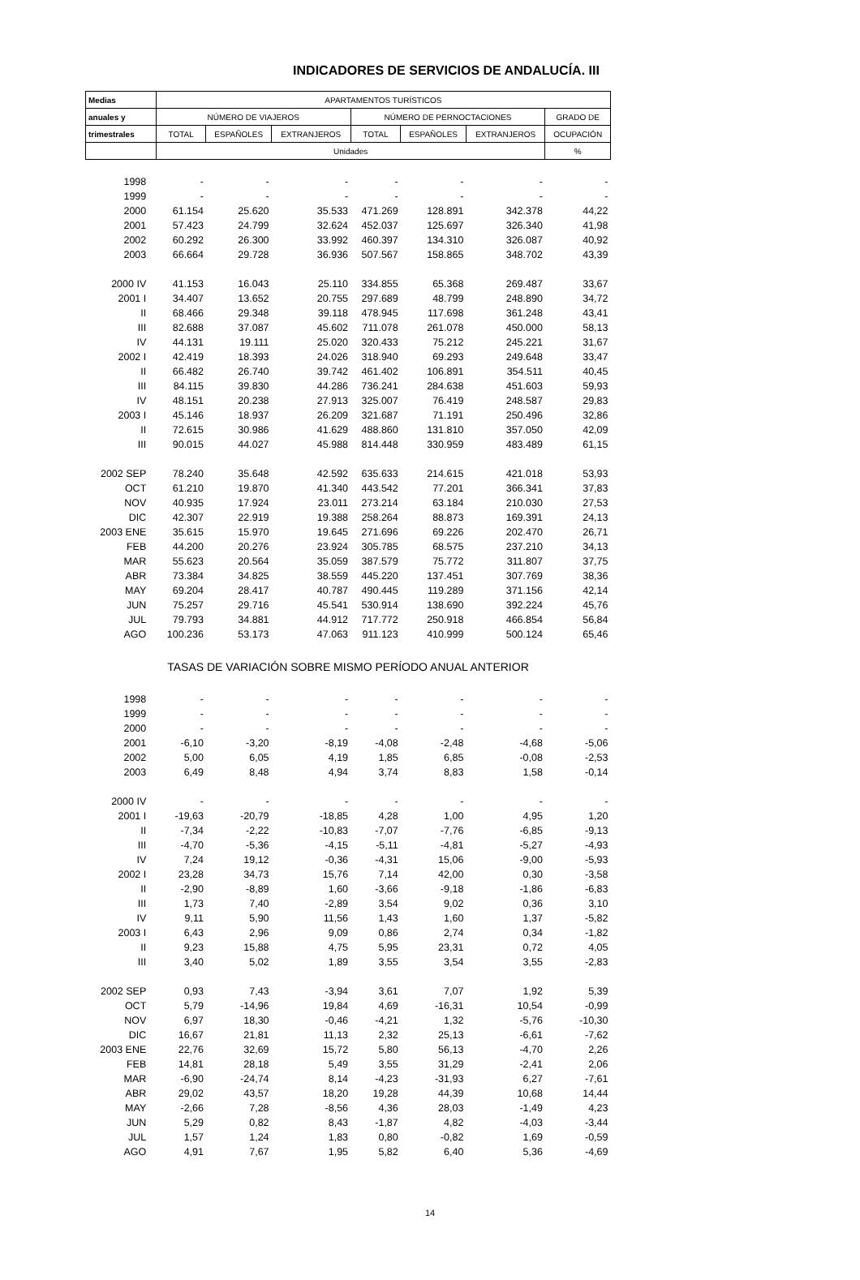INDICADORES DE SERVICIOS DE ANDALUCÍA. III
| Medias | APARTAMENTOS TURÍSTICOS | | | | | | |
| --- | --- | --- | --- | --- | --- | --- | --- |
| anuales y | NÚMERO DE VIAJEROS | | | NÚMERO DE PERNOCTACIONES | | | GRADO DE |
| trimestrales | TOTAL | ESPAÑOLES | EXTRANJEROS | TOTAL | ESPAÑOLES | EXTRANJEROS | OCUPACIÓN |
| | Unidades | | | | | | % |
| 1998 | - | - | - | - | - | - | - |
| 1999 | - | - | - | - | - | - | - |
| 2000 | 61.154 | 25.620 | 35.533 | 471.269 | 128.891 | 342.378 | 44,22 |
| 2001 | 57.423 | 24.799 | 32.624 | 452.037 | 125.697 | 326.340 | 41,98 |
| 2002 | 60.292 | 26.300 | 33.992 | 460.397 | 134.310 | 326.087 | 40,92 |
| 2003 | 66.664 | 29.728 | 36.936 | 507.567 | 158.865 | 348.702 | 43,39 |
| 2000 IV | 41.153 | 16.043 | 25.110 | 334.855 | 65.368 | 269.487 | 33,67 |
| 2001 I | 34.407 | 13.652 | 20.755 | 297.689 | 48.799 | 248.890 | 34,72 |
| II | 68.466 | 29.348 | 39.118 | 478.945 | 117.698 | 361.248 | 43,41 |
| III | 82.688 | 37.087 | 45.602 | 711.078 | 261.078 | 450.000 | 58,13 |
| IV | 44.131 | 19.111 | 25.020 | 320.433 | 75.212 | 245.221 | 31,67 |
| 2002 I | 42.419 | 18.393 | 24.026 | 318.940 | 69.293 | 249.648 | 33,47 |
| II | 66.482 | 26.740 | 39.742 | 461.402 | 106.891 | 354.511 | 40,45 |
| III | 84.115 | 39.830 | 44.286 | 736.241 | 284.638 | 451.603 | 59,93 |
| IV | 48.151 | 20.238 | 27.913 | 325.007 | 76.419 | 248.587 | 29,83 |
| 2003 I | 45.146 | 18.937 | 26.209 | 321.687 | 71.191 | 250.496 | 32,86 |
| II | 72.615 | 30.986 | 41.629 | 488.860 | 131.810 | 357.050 | 42,09 |
| III | 90.015 | 44.027 | 45.988 | 814.448 | 330.959 | 483.489 | 61,15 |
| 2002 SEP | 78.240 | 35.648 | 42.592 | 635.633 | 214.615 | 421.018 | 53,93 |
| OCT | 61.210 | 19.870 | 41.340 | 443.542 | 77.201 | 366.341 | 37,83 |
| NOV | 40.935 | 17.924 | 23.011 | 273.214 | 63.184 | 210.030 | 27,53 |
| DIC | 42.307 | 22.919 | 19.388 | 258.264 | 88.873 | 169.391 | 24,13 |
| 2003 ENE | 35.615 | 15.970 | 19.645 | 271.696 | 69.226 | 202.470 | 26,71 |
| FEB | 44.200 | 20.276 | 23.924 | 305.785 | 68.575 | 237.210 | 34,13 |
| MAR | 55.623 | 20.564 | 35.059 | 387.579 | 75.772 | 311.807 | 37,75 |
| ABR | 73.384 | 34.825 | 38.559 | 445.220 | 137.451 | 307.769 | 38,36 |
| MAY | 69.204 | 28.417 | 40.787 | 490.445 | 119.289 | 371.156 | 42,14 |
| JUN | 75.257 | 29.716 | 45.541 | 530.914 | 138.690 | 392.224 | 45,76 |
| JUL | 79.793 | 34.881 | 44.912 | 717.772 | 250.918 | 466.854 | 56,84 |
| AGO | 100.236 | 53.173 | 47.063 | 911.123 | 410.999 | 500.124 | 65,46 |
| TASAS DE VARIACIÓN SOBRE MISMO PERÍODO ANUAL ANTERIOR | | | | | | | |
| 1998 | - | - | - | - | - | - | - |
| 1999 | - | - | - | - | - | - | - |
| 2000 | - | - | - | - | - | - | - |
| 2001 | -6,10 | -3,20 | -8,19 | -4,08 | -2,48 | -4,68 | -5,06 |
| 2002 | 5,00 | 6,05 | 4,19 | 1,85 | 6,85 | -0,08 | -2,53 |
| 2003 | 6,49 | 8,48 | 4,94 | 3,74 | 8,83 | 1,58 | -0,14 |
| 2000 IV | - | - | - | - | - | - | - |
| 2001 I | -19,63 | -20,79 | -18,85 | 4,28 | 1,00 | 4,95 | 1,20 |
| II | -7,34 | -2,22 | -10,83 | -7,07 | -7,76 | -6,85 | -9,13 |
| III | -4,70 | -5,36 | -4,15 | -5,11 | -4,81 | -5,27 | -4,93 |
| IV | 7,24 | 19,12 | -0,36 | -4,31 | 15,06 | -9,00 | -5,93 |
| 2002 I | 23,28 | 34,73 | 15,76 | 7,14 | 42,00 | 0,30 | -3,58 |
| II | -2,90 | -8,89 | 1,60 | -3,66 | -9,18 | -1,86 | -6,83 |
| III | 1,73 | 7,40 | -2,89 | 3,54 | 9,02 | 0,36 | 3,10 |
| IV | 9,11 | 5,90 | 11,56 | 1,43 | 1,60 | 1,37 | -5,82 |
| 2003 I | 6,43 | 2,96 | 9,09 | 0,86 | 2,74 | 0,34 | -1,82 |
| II | 9,23 | 15,88 | 4,75 | 5,95 | 23,31 | 0,72 | 4,05 |
| III | 3,40 | 5,02 | 1,89 | 3,55 | 3,54 | 3,55 | -2,83 |
| 2002 SEP | 0,93 | 7,43 | -3,94 | 3,61 | 7,07 | 1,92 | 5,39 |
| OCT | 5,79 | -14,96 | 19,84 | 4,69 | -16,31 | 10,54 | -0,99 |
| NOV | 6,97 | 18,30 | -0,46 | -4,21 | 1,32 | -5,76 | -10,30 |
| DIC | 16,67 | 21,81 | 11,13 | 2,32 | 25,13 | -6,61 | -7,62 |
| 2003 ENE | 22,76 | 32,69 | 15,72 | 5,80 | 56,13 | -4,70 | 2,26 |
| FEB | 14,81 | 28,18 | 5,49 | 3,55 | 31,29 | -2,41 | 2,06 |
| MAR | -6,90 | -24,74 | 8,14 | -4,23 | -31,93 | 6,27 | -7,61 |
| ABR | 29,02 | 43,57 | 18,20 | 19,28 | 44,39 | 10,68 | 14,44 |
| MAY | -2,66 | 7,28 | -8,56 | 4,36 | 28,03 | -1,49 | 4,23 |
| JUN | 5,29 | 0,82 | 8,43 | -1,87 | 4,82 | -4,03 | -3,44 |
| JUL | 1,57 | 1,24 | 1,83 | 0,80 | -0,82 | 1,69 | -0,59 |
| AGO | 4,91 | 7,67 | 1,95 | 5,82 | 6,40 | 5,36 | -4,69 |
14